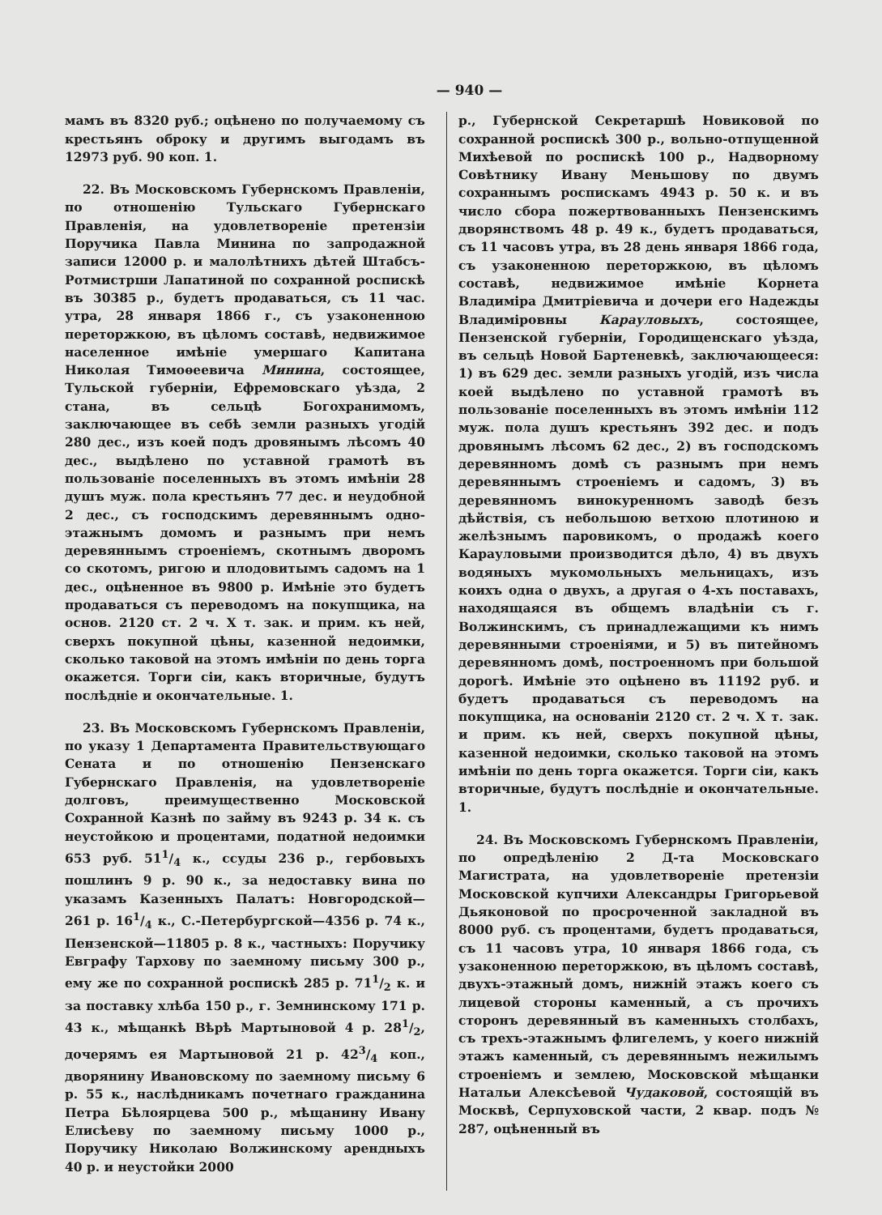— 940 —
мамъ въ 8320 руб.; оцѣнено по получаемому съ крестьянъ оброку и другимъ выгодамъ въ 12973 руб. 90 коп. 1.
22. Въ Московскомъ Губернскомъ Правленіи, по отношенію Тульскаго Губернскаго Правленія, на удовлетвореніе претензіи Поручика Павла Минина по запродажной записи 12000 р. и малолѣтнихъ дѣтей Штабсъ-Ротмистрши Лапатиной по сохранной роспискѣ въ 30385 р., будетъ продаваться, съ 11 час. утра, 28 января 1866 г., съ узаконенною переторжкою, въ цѣломъ составѣ, недвижимое населенное имѣніе умершаго Капитана Николая Тимоѳеевича Минина, состоящее, Тульской губерніи, Ефремовскаго уѣзда, 2 стана, въ сельцѣ Богохранимомъ, заключающее въ себѣ земли разныхъ угодій 280 дес., изъ коей подъ дровянымъ лѣсомъ 40 дес., выдѣлено по уставной грамотѣ въ пользованіе поселенныхъ въ этомъ имѣніи 28 душъ муж. пола крестьянъ 77 дес. и неудобной 2 дес., съ господскимъ деревяннымъ одно-этажнымъ домомъ и разнымъ при немъ деревяннымъ строеніемъ, скотнымъ дворомъ со скотомъ, ригою и плодовитымъ садомъ на 1 дес., оцѣненное въ 9800 р. Имѣніе это будетъ продаваться съ переводомъ на покупщика, на основ. 2120 ст. 2 ч. X т. зак. и прим. къ ней, сверхъ покупной цѣны, казенной недоимки, сколько таковой на этомъ имѣніи по день торга окажется. Торги сіи, какъ вторичные, будутъ послѣдніе и окончательные. 1.
23. Въ Московскомъ Губернскомъ Правленіи, по указу 1 Департамента Правительствующаго Сената и по отношенію Пензенскаго Губернскаго Правленія, на удовлетвореніе долговъ, преимущественно Московской Сохранной Казнѣ по займу въ 9243 р. 34 к. съ неустойкою и процентами, податной недоимки 653 руб. 511/4 к., ссуды 236 р., гербовыхъ пошлинъ 9 р. 90 к., за недоставку вина по указамъ Казенныхъ Палатъ: Новгородской—261 р. 161/4 к., С.-Петербургской—4356 р. 74 к., Пензенской—11805 р. 8 к., частныхъ: Поручику Евграфу Тархову по заемному письму 300 р., ему же по сохранной роспискѣ 285 р. 711/2 к. и за поставку хлѣба 150 р., г. Земнинскому 171 р. 43 к., мѣщанкѣ Вѣрѣ Мартыновой 4 р. 281/2, дочерямъ ея Мартыновой 21 р. 423/4 коп., дворянину Ивановскому по заемному письму 6 р. 55 к., наслѣдникамъ почетнаго гражданина Петра Бѣлоярцева 500 р., мѣщанину Ивану Елисѣеву по заемному письму 1000 р., Поручику Николаю Волжинскому арендныхъ 40 р. и неустойки 2000
р., Губернской Секретаршѣ Новиковой по сохранной роспискѣ 300 р., вольно-отпущенной Михѣевой по роспискѣ 100 р., Надворному Совѣтнику Ивану Меньшову по двумъ сохраннымъ роспискамъ 4943 р. 50 к. и въ число сбора пожертвованныхъ Пензенскимъ дворянствомъ 48 р. 49 к., будетъ продаваться, съ 11 часовъ утра, въ 28 день января 1866 года, съ узаконенною переторжкою, въ цѣломъ составѣ, недвижимое имѣніе Корнета Владиміра Дмитріевича и дочери его Надежды Владиміровны Карауловыхъ, состоящее, Пензенской губерніи, Городищенскаго уѣзда, въ сельцѣ Новой Бартеневкѣ, заключающееся: 1) въ 629 дес. земли разныхъ угодій, изъ числа коей выдѣлено по уставной грамотѣ въ пользованіе поселенныхъ въ этомъ имѣніи 112 муж. пола душъ крестьянъ 392 дес. и подъ дровянымъ лѣсомъ 62 дес., 2) въ господскомъ деревянномъ домѣ съ разнымъ при немъ деревяннымъ строеніемъ и садомъ, 3) въ деревянномъ винокуренномъ заводѣ безъ дѣйствія, съ небольшою ветхою плотиною и желѣзнымъ паровикомъ, о продажѣ коего Карауловыми производится дѣло, 4) въ двухъ водяныхъ мукомольныхъ мельницахъ, изъ коихъ одна о двухъ, а другая о 4-хъ поставахъ, находящаяся въ общемъ владѣніи съ г. Волжинскимъ, съ принадлежащими къ нимъ деревянными строеніями, и 5) въ питейномъ деревянномъ домѣ, построенномъ при большой дорогѣ. Имѣніе это оцѣнено въ 11192 руб. и будетъ продаваться съ переводомъ на покупщика, на основаніи 2120 ст. 2 ч. X т. зак. и прим. къ ней, сверхъ покупной цѣны, казенной недоимки, сколько таковой на этомъ имѣніи по день торга окажется. Торги сіи, какъ вторичные, будутъ послѣдніе и окончательные. 1.
24. Въ Московскомъ Губернскомъ Правленіи, по опредѣленію 2 Д-та Московскаго Магистрата, на удовлетвореніе претензіи Московской купчихи Александры Григорьевой Дьяконовой по просроченной закладной въ 8000 руб. съ процентами, будетъ продаваться, съ 11 часовъ утра, 10 января 1866 года, съ узаконенною переторжкою, въ цѣломъ составѣ, двухъ-этажный домъ, нижній этажъ коего съ лицевой стороны каменный, а съ прочихъ сторонъ деревянный въ каменныхъ столбахъ, съ трехъ-этажнымъ флигелемъ, у коего нижній этажъ каменный, съ деревяннымъ нежилымъ строеніемъ и землею, Московской мѣщанки Натальи Алексѣевой Чудаковой, состоящій въ Москвѣ, Серпуховской части, 2 квар. подъ № 287, оцѣненный въ